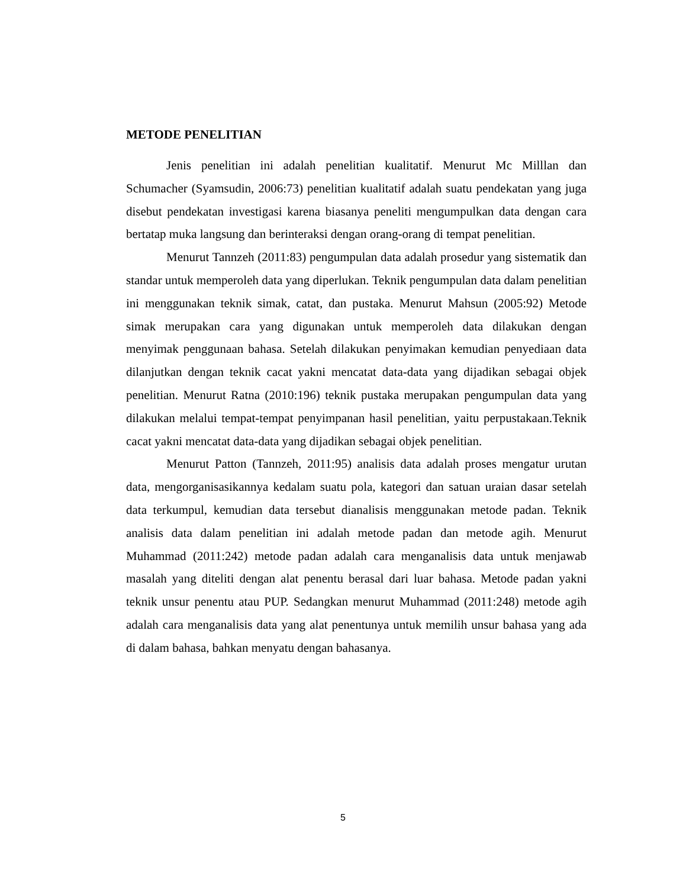METODE PENELITIAN
Jenis penelitian ini adalah penelitian kualitatif. Menurut Mc Milllan dan Schumacher (Syamsudin, 2006:73) penelitian kualitatif adalah suatu pendekatan yang juga disebut pendekatan investigasi karena biasanya peneliti mengumpulkan data dengan cara bertatap muka langsung dan berinteraksi dengan orang-orang di tempat penelitian.
Menurut Tannzeh (2011:83) pengumpulan data adalah prosedur yang sistematik dan standar untuk memperoleh data yang diperlukan. Teknik pengumpulan data dalam penelitian ini menggunakan teknik simak, catat, dan pustaka. Menurut Mahsun (2005:92) Metode simak merupakan cara yang digunakan untuk memperoleh data dilakukan dengan menyimak penggunaan bahasa. Setelah dilakukan penyimakan kemudian penyediaan data dilanjutkan dengan teknik cacat yakni mencatat data-data yang dijadikan sebagai objek penelitian. Menurut Ratna (2010:196) teknik pustaka merupakan pengumpulan data yang dilakukan melalui tempat-tempat penyimpanan hasil penelitian, yaitu perpustakaan.Teknik cacat yakni mencatat data-data yang dijadikan sebagai objek penelitian.
Menurut Patton (Tannzeh, 2011:95) analisis data adalah proses mengatur urutan data, mengorganisasikannya kedalam suatu pola, kategori dan satuan uraian dasar setelah data terkumpul, kemudian data tersebut dianalisis menggunakan metode padan. Teknik analisis data dalam penelitian ini adalah metode padan dan metode agih. Menurut Muhammad (2011:242) metode padan adalah cara menganalisis data untuk menjawab masalah yang diteliti dengan alat penentu berasal dari luar bahasa. Metode padan yakni teknik unsur penentu atau PUP. Sedangkan menurut Muhammad (2011:248) metode agih adalah cara menganalisis data yang alat penentunya untuk memilih unsur bahasa yang ada di dalam bahasa, bahkan menyatu dengan bahasanya.
5